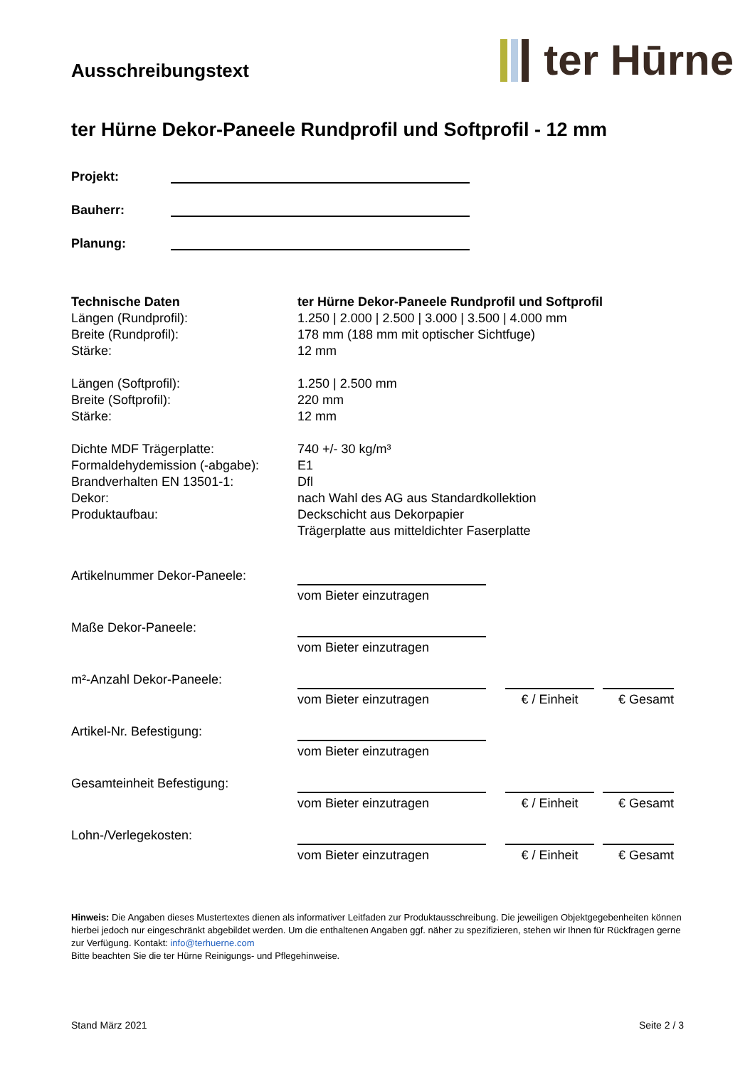Ausschreibungstext
ter Hūrne
ter Hürne Dekor-Paneele Rundprofil und Softprofil - 12 mm
Projekt:
Bauherr:
Planung:
| Technische Daten | ter Hürne Dekor-Paneele Rundprofil und Softprofil |
| Längen (Rundprofil): | 1.250 / 2.000 / 2.500 / 3.000 / 3.500 / 4.000 mm |
| Breite (Rundprofil): | 178 mm (188 mm mit optischer Sichtfuge) |
| Stärke: | 12 mm |
| Längen (Softprofil): | 1.250 / 2.500 mm |
| Breite (Softprofil): | 220 mm |
| Stärke: | 12 mm |
| Dichte MDF Trägerplatte: | 740 +/- 30 kg/m³ |
| Formaldehydemission (-abgabe): | E1 |
| Brandverhalten EN 13501-1: | Dfl |
| Dekor: | nach Wahl des AG aus Standardkollektion |
| Produktaufbau: | Deckschicht aus Dekorpapier Trägerplatte aus mitteldichter Faserplatte |
| Artikelnummer Dekor-Paneele: | vom Bieter einzutragen | | |
| Maße Dekor-Paneele: | vom Bieter einzutragen | | |
| m²-Anzahl Dekor-Paneele: | vom Bieter einzutragen | € / Einheit | € Gesamt |
| Artikel-Nr. Befestigung: | vom Bieter einzutragen | | |
| Gesamteinheit Befestigung: | vom Bieter einzutragen | € / Einheit | € Gesamt |
| Lohn-/Verlegekosten: | vom Bieter einzutragen | € / Einheit | € Gesamt |
Hinweis: Die Angaben dieses Mustertextes dienen als informativer Leitfaden zur Produktausschreibung. Die jeweiligen Objektgegebenheiten können hierbei jedoch nur eingeschränkt abgebildet werden. Um die enthaltenen Angaben ggf. näher zu spezifizieren, stehen wir Ihnen für Rückfragen gerne zur Verfügung. Kontakt: info@terhuerne.com
Bitte beachten Sie die ter Hürne Reinigungs- und Pflegehinweise.
Stand März 2021 Seite 2 / 3